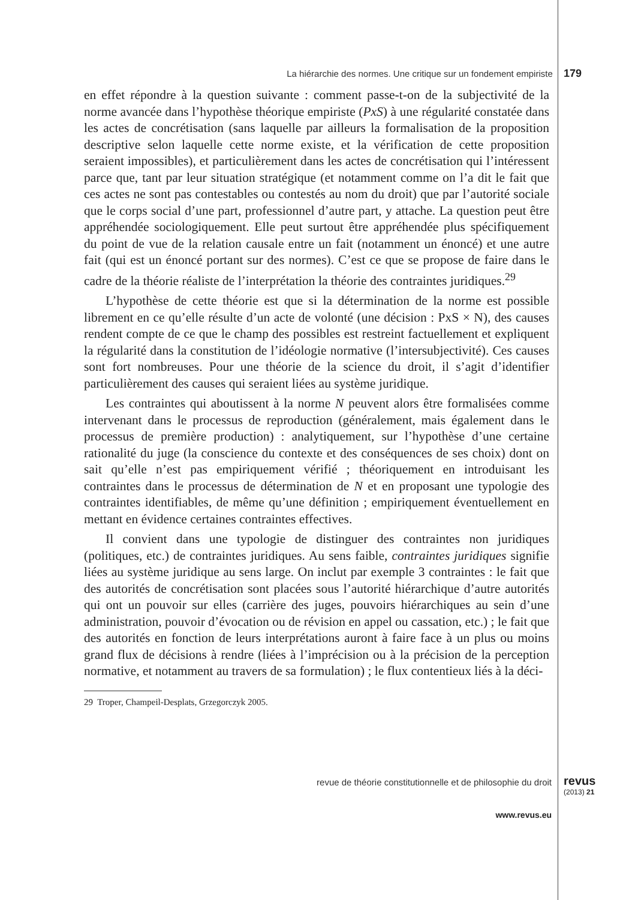La hiérarchie des normes. Une critique sur un fondement empiriste 179
en effet répondre à la question suivante : comment passe-t-on de la subjectivité de la norme avancée dans l’hypothèse théorique empiriste (PxS) à une régularité constatée dans les actes de concrétisation (sans laquelle par ailleurs la formalisation de la proposition descriptive selon laquelle cette norme existe, et la vérification de cette proposition seraient impossibles), et particulièrement dans les actes de concrétisation qui l’intéressent parce que, tant par leur situation stratégique (et notamment comme on l’a dit le fait que ces actes ne sont pas contestables ou contestés au nom du droit) que par l’autorité sociale que le corps social d’une part, professionnel d’autre part, y attache. La question peut être appréhendée sociologiquement. Elle peut surtout être appréhendée plus spécifiquement du point de vue de la relation causale entre un fait (notamment un énoncé) et une autre fait (qui est un énoncé portant sur des normes). C’est ce que se propose de faire dans le cadre de la théorie réaliste de l’interprétation la théorie des contraintes juridiques.<sup>29</sup>
L’hypothèse de cette théorie est que si la détermination de la norme est possible librement en ce qu’elle résulte d’un acte de volonté (une décision : PxS × N), des causes rendent compte de ce que le champ des possibles est restreint factuellement et expliquent la régularité dans la constitution de l’idéologie normative (l’intersubjectivité). Ces causes sont fort nombreuses. Pour une théorie de la science du droit, il s’agit d’identifier particulièrement des causes qui seraient liées au système juridique.
Les contraintes qui aboutissent à la norme N peuvent alors être formalisées comme intervenant dans le processus de reproduction (généralement, mais également dans le processus de première production) : analytiquement, sur l’hypothèse d’une certaine rationalité du juge (la conscience du contexte et des conséquences de ses choix) dont on sait qu’elle n’est pas empiriquement vérifié ; théoriquement en introduisant les contraintes dans le processus de détermination de N et en proposant une typologie des contraintes identifiables, de même qu’une définition ; empiriquement éventuellement en mettant en évidence certaines contraintes effectives.
Il convient dans une typologie de distinguer des contraintes non juridiques (politiques, etc.) de contraintes juridiques. Au sens faible, contraintes juridiques signifie liées au système juridique au sens large. On inclut par exemple 3 contraintes : le fait que des autorités de concrétisation sont placées sous l’autorité hiérarchique d’autre autorités qui ont un pouvoir sur elles (carrière des juges, pouvoirs hiérarchiques au sein d’une administration, pouvoir d’évocation ou de révision en appel ou cassation, etc.) ; le fait que des autorités en fonction de leurs interprétations auront à faire face à un plus ou moins grand flux de décisions à rendre (liées à l’imprécision ou à la précision de la perception normative, et notamment au travers de sa formulation) ; le flux contentieux liés à la déci-
29 Troper, Champeil-Desplats, Grzegorczyk 2005.
revue de théorie constitutionnelle et de philosophie du droit
revus
(2013) 21
www.revus.eu